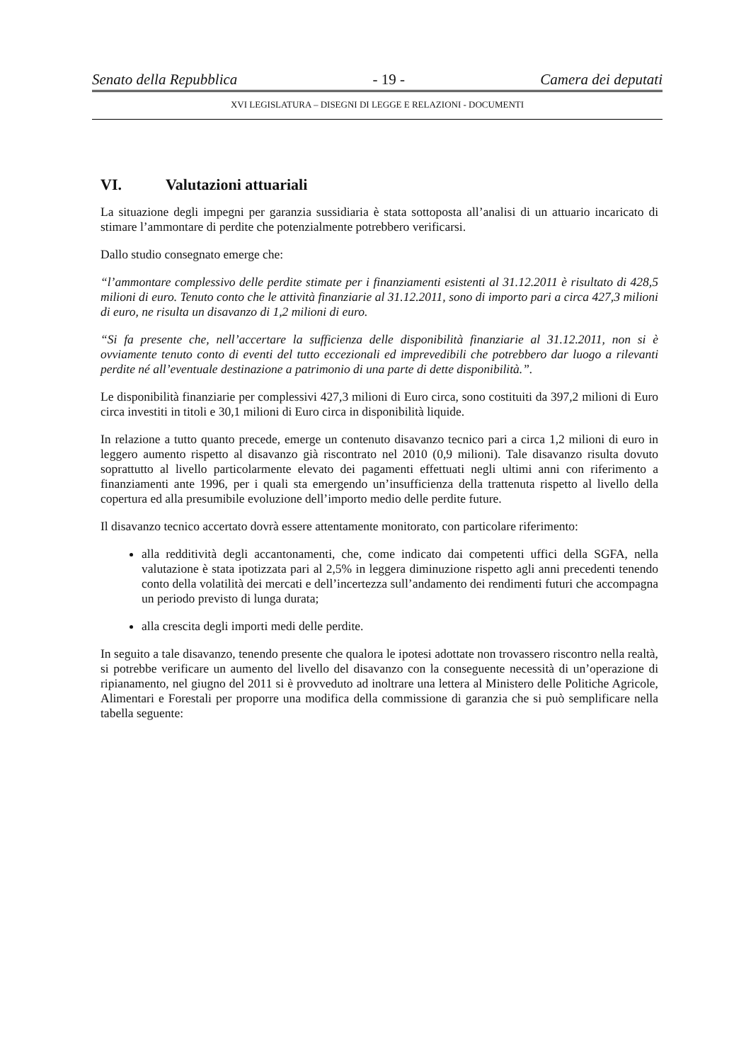Senato della Repubblica - 19 - Camera dei deputati
XVI LEGISLATURA – DISEGNI DI LEGGE E RELAZIONI - DOCUMENTI
VI. Valutazioni attuariali
La situazione degli impegni per garanzia sussidiaria è stata sottoposta all’analisi di un attuario incaricato di stimare l’ammontare di perdite che potenzialmente potrebbero verificarsi.
Dallo studio consegnato emerge che:
“l’ammontare complessivo delle perdite stimate per i finanziamenti esistenti al 31.12.2011 è risultato di 428,5 milioni di euro. Tenuto conto che le attività finanziarie al 31.12.2011, sono di importo pari a circa 427,3 milioni di euro, ne risulta un disavanzo di 1,2 milioni di euro.
“Si fa presente che, nell’accertare la sufficienza delle disponibilità finanziarie al 31.12.2011, non si è ovviamente tenuto conto di eventi del tutto eccezionali ed imprevedibili che potrebbero dar luogo a rilevanti perdite né all’eventuale destinazione a patrimonio di una parte di dette disponibilità.”.
Le disponibilità finanziarie per complessivi 427,3 milioni di Euro circa, sono costituiti da 397,2 milioni di Euro circa investiti in titoli e 30,1 milioni di Euro circa in disponibilità liquide.
In relazione a tutto quanto precede, emerge un contenuto disavanzo tecnico pari a circa 1,2 milioni di euro in leggero aumento rispetto al disavanzo già riscontrato nel 2010 (0,9 milioni). Tale disavanzo risulta dovuto soprattutto al livello particolarmente elevato dei pagamenti effettuati negli ultimi anni con riferimento a finanziamenti ante 1996, per i quali sta emergendo un’insufficienza della trattenuta rispetto al livello della copertura ed alla presumibile evoluzione dell’importo medio delle perdite future.
Il disavanzo tecnico accertato dovrà essere attentamente monitorato, con particolare riferimento:
alla redditività degli accantonamenti, che, come indicato dai competenti uffici della SGFA, nella valutazione è stata ipotizzata pari al 2,5% in leggera diminuzione rispetto agli anni precedenti tenendo conto della volatilità dei mercati e dell’incertezza sull’andamento dei rendimenti futuri che accompagna un periodo previsto di lunga durata;
alla crescita degli importi medi delle perdite.
In seguito a tale disavanzo, tenendo presente che qualora le ipotesi adottate non trovassero riscontro nella realtà, si potrebbe verificare un aumento del livello del disavanzo con la conseguente necessità di un’operazione di ripianamento, nel giugno del 2011 si è provveduto ad inoltrare una lettera al Ministero delle Politiche Agricole, Alimentari e Forestali per proporre una modifica della commissione di garanzia che si può semplificare nella tabella seguente: